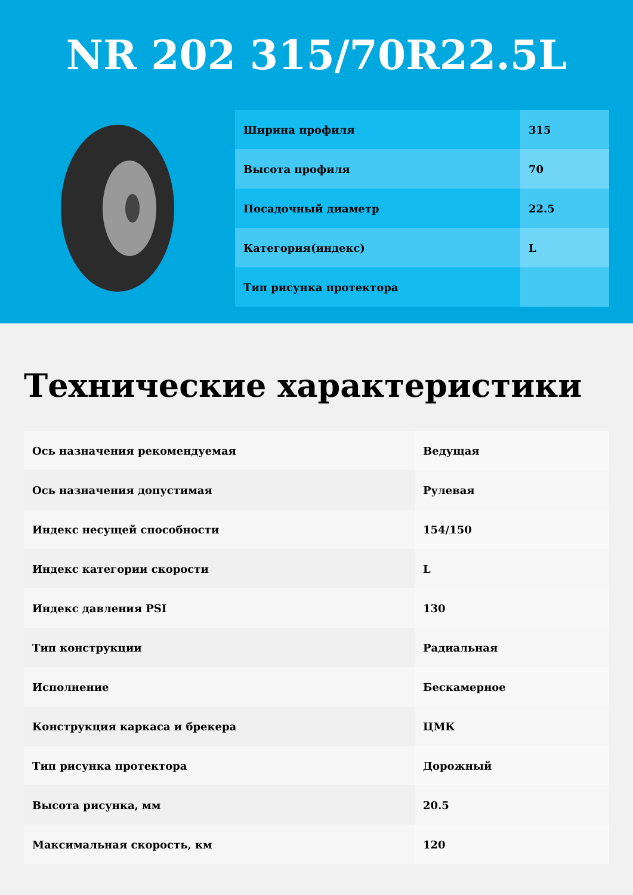NR 202 315/70R22.5L
| Ширина профиля | 315 |
| Высота профиля | 70 |
| Посадочный диаметр | 22.5 |
| Категория(индекс) | L |
| Тип рисунка протектора | |
Технические характеристики
| Ось назначения рекомендуемая | Ведущая |
| Ось назначения допустимая | Рулевая |
| Индекс несущей способности | 154/150 |
| Индекс категории скорости | L |
| Индекс давления PSI | 130 |
| Тип конструкции | Радиальная |
| Исполнение | Бескамерное |
| Конструкция каркаса и брекера | ЦМК |
| Тип рисунка протектора | Дорожный |
| Высота рисунка, мм | 20.5 |
| Максимальная скорость, км | 120 |